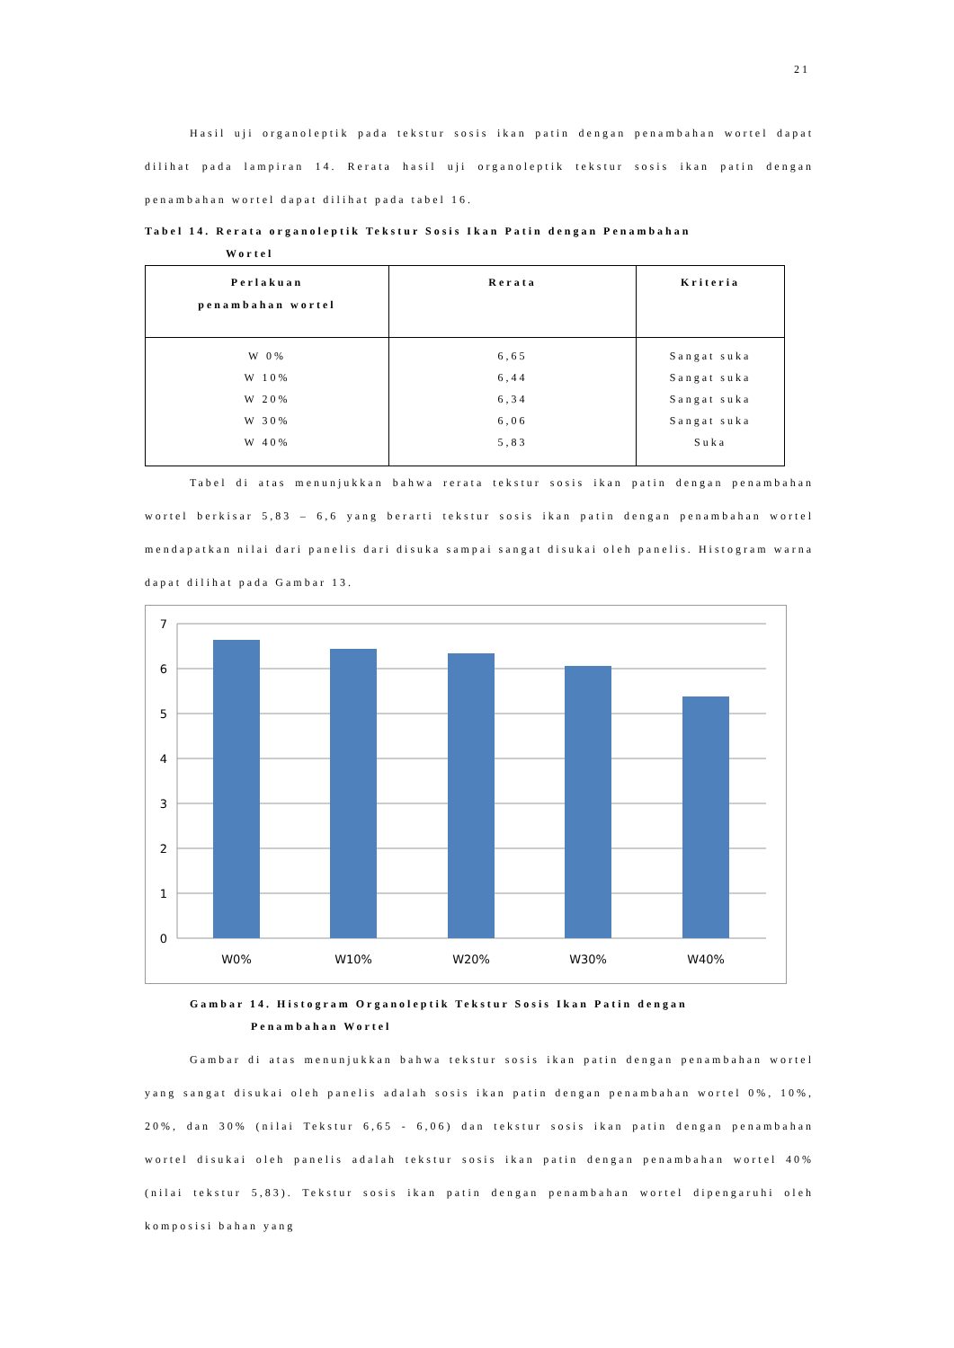21
Hasil uji organoleptik pada tekstur sosis ikan patin dengan penambahan wortel dapat dilihat pada lampiran 14. Rerata hasil uji organoleptik tekstur sosis ikan patin dengan penambahan wortel dapat dilihat pada tabel 16.
Tabel 14. Rerata organoleptik Tekstur Sosis Ikan Patin dengan Penambahan
Wortel
| Perlakuan penambahan wortel | Rerata | Kriteria |
| --- | --- | --- |
| W 0% W 10% W 20% W 30% W 40% | 6,65 6,44 6,34 6,06 5,83 | Sangat suka Sangat suka Sangat suka Sangat suka Suka |
Tabel di atas menunjukkan bahwa rerata tekstur sosis ikan patin dengan penambahan wortel berkisar 5,83 – 6,6 yang berarti tekstur sosis ikan patin dengan penambahan wortel mendapatkan nilai dari panelis dari disuka sampai sangat disukai oleh panelis. Histogram warna dapat dilihat pada Gambar 13.
7
6
5
4
3
2
1
0
W0%
W10%
W20%
W30%
W40%
Gambar 14. Histogram Organoleptik Tekstur Sosis Ikan Patin dengan
Penambahan Wortel
Gambar di atas menunjukkan bahwa tekstur sosis ikan patin dengan penambahan wortel yang sangat disukai oleh panelis adalah sosis ikan patin dengan penambahan wortel 0%, 10%, 20%, dan 30% (nilai Tekstur 6,65 - 6,06) dan tekstur sosis ikan patin dengan penambahan wortel disukai oleh panelis adalah tekstur sosis ikan patin dengan penambahan wortel 40% (nilai tekstur 5,83). Tekstur sosis ikan patin dengan penambahan wortel dipengaruhi oleh komposisi bahan yang